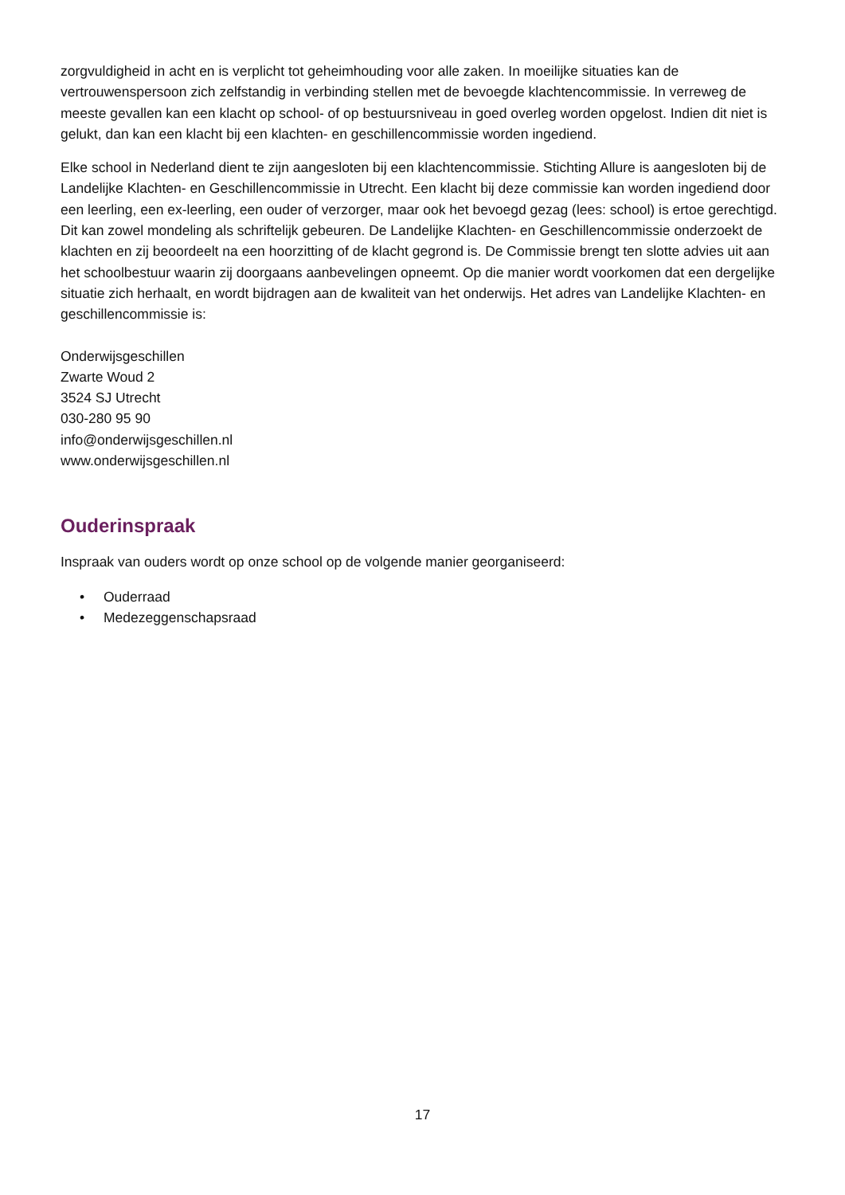zorgvuldigheid in acht en is verplicht tot geheimhouding voor alle zaken. In moeilijke situaties kan de vertrouwenspersoon zich zelfstandig in verbinding stellen met de bevoegde klachtencommissie. In verreweg de meeste gevallen kan een klacht op school- of op bestuursniveau in goed overleg worden opgelost. Indien dit niet is gelukt, dan kan een klacht bij een klachten- en geschillencommissie worden ingediend.
Elke school in Nederland dient te zijn aangesloten bij een klachtencommissie. Stichting Allure is aangesloten bij de Landelijke Klachten- en Geschillencommissie in Utrecht. Een klacht bij deze commissie kan worden ingediend door een leerling, een ex-leerling, een ouder of verzorger, maar ook het bevoegd gezag (lees: school) is ertoe gerechtigd. Dit kan zowel mondeling als schriftelijk gebeuren. De Landelijke Klachten- en Geschillencommissie onderzoekt de klachten en zij beoordeelt na een hoorzitting of de klacht gegrond is. De Commissie brengt ten slotte advies uit aan het schoolbestuur waarin zij doorgaans aanbevelingen opneemt. Op die manier wordt voorkomen dat een dergelijke situatie zich herhaalt, en wordt bijdragen aan de kwaliteit van het onderwijs. Het adres van Landelijke Klachten- en geschillencommissie is:
Onderwijsgeschillen
Zwarte Woud 2
3524 SJ Utrecht
030-280 95 90
info@onderwijsgeschillen.nl
www.onderwijsgeschillen.nl
Ouderinspraak
Inspraak van ouders wordt op onze school op de volgende manier georganiseerd:
• Ouderraad
• Medezeggenschapsraad
17